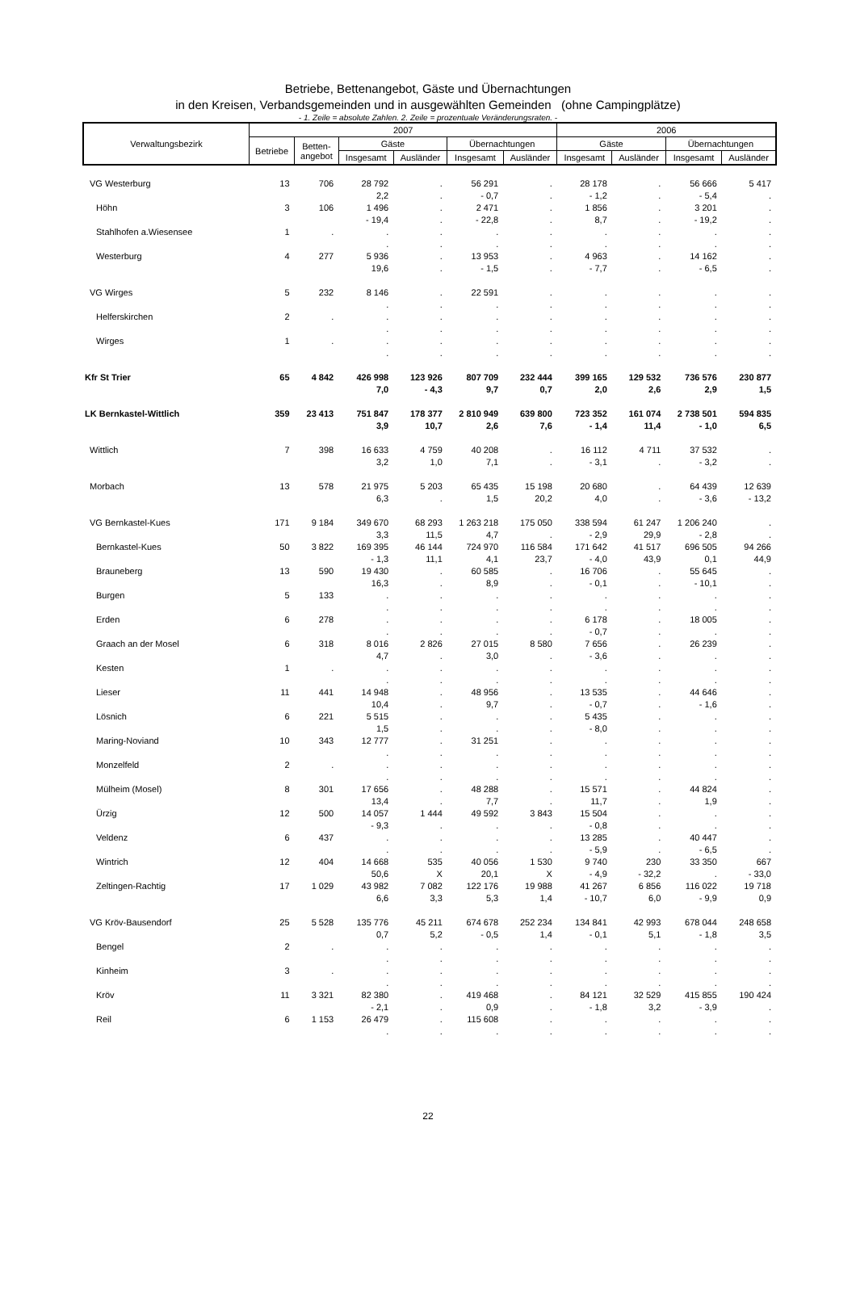Betriebe, Bettenangebot, Gäste und Übernachtungen
in den Kreisen, Verbandsgemeinden und in ausgewählten Gemeinden (ohne Campingplätze)
- 1. Zeile = absolute Zahlen. 2. Zeile = prozentuale Veränderungsraten. -
| Verwaltungsbezirk | 2007 | | | | | | 2006 | | | |
| --- | --- | --- | --- | --- | --- | --- | --- | --- | --- | --- |
| | Betriebe | Betten- angebot | Gäste | | Übernachtungen | | Gäste | | Übernachtungen | |
| | | | Insgesamt | Ausländer | Insgesamt | Ausländer | Insgesamt | Ausländer | Insgesamt | Ausländer |
| VG Westerburg | 13 | 706 | 28 792 | . | 56 291 | . | 28 178 | . | 56 666 | 5 417 |
| | | | 2,2 | . | - 0,7 | . | - 1,2 | . | - 5,4 | . |
| Höhn | 3 | 106 | 1 496 | . | 2 471 | . | 1 856 | . | 3 201 | . |
| | | | - 19,4 | . | - 22,8 | . | 8,7 | . | - 19,2 | . |
| Stahlhofen a.Wiesensee | 1 | . | . | . | . | . | . | . | . | . |
| | | | . | . | . | . | . | . | . | . |
| Westerburg | 4 | 277 | 5 936 | . | 13 953 | . | 4 963 | . | 14 162 | . |
| | | | 19,6 | . | - 1,5 | . | - 7,7 | . | - 6,5 | . |
| VG Wirges | 5 | 232 | 8 146 | . | 22 591 | . | . | . | . | . |
| | | | . | . | . | . | . | . | . | . |
| Helferskirchen | 2 | . | . | . | . | . | . | . | . | . |
| | | | . | . | . | . | . | . | . | . |
| Wirges | 1 | . | . | . | . | . | . | . | . | . |
| | | | . | . | . | . | . | . | . | . |
| Kfr St Trier | 65 | 4 842 | 426 998 | 123 926 | 807 709 | 232 444 | 399 165 | 129 532 | 736 576 | 230 877 |
| | | | 7,0 | - 4,3 | 9,7 | 0,7 | 2,0 | 2,6 | 2,9 | 1,5 |
| LK Bernkastel-Wittlich | 359 | 23 413 | 751 847 | 178 377 | 2 810 949 | 639 800 | 723 352 | 161 074 | 2 738 501 | 594 835 |
| | | | 3,9 | 10,7 | 2,6 | 7,6 | - 1,4 | 11,4 | - 1,0 | 6,5 |
| Wittlich | 7 | 398 | 16 633 | 4 759 | 40 208 | . | 16 112 | 4 711 | 37 532 | . |
| | | | 3,2 | 1,0 | 7,1 | . | - 3,1 | . | - 3,2 | . |
| Morbach | 13 | 578 | 21 975 | 5 203 | 65 435 | 15 198 | 20 680 | . | 64 439 | 12 639 |
| | | | 6,3 | . | 1,5 | 20,2 | 4,0 | . | - 3,6 | - 13,2 |
| VG Bernkastel-Kues | 171 | 9 184 | 349 670 | 68 293 | 1 263 218 | 175 050 | 338 594 | 61 247 | 1 206 240 | . |
| | | | 3,3 | 11,5 | 4,7 | . | - 2,9 | 29,9 | - 2,8 | . |
| Bernkastel-Kues | 50 | 3 822 | 169 395 | 46 144 | 724 970 | 116 584 | 171 642 | 41 517 | 696 505 | 94 266 |
| | | | - 1,3 | 11,1 | 4,1 | 23,7 | - 4,0 | 43,9 | 0,1 | 44,9 |
| Brauneberg | 13 | 590 | 19 430 | . | 60 585 | . | 16 706 | . | 55 645 | . |
| | | | 16,3 | . | 8,9 | . | - 0,1 | . | - 10,1 | . |
| Burgen | 5 | 133 | . | . | . | . | . | . | . | . |
| | | | . | . | . | . | . | . | . | . |
| Erden | 6 | 278 | . | . | . | . | 6 178 | . | 18 005 | . |
| | | | . | . | . | . | - 0,7 | . | . | . |
| Graach an der Mosel | 6 | 318 | 8 016 | 2 826 | 27 015 | 8 580 | 7 656 | . | 26 239 | . |
| | | | 4,7 | . | 3,0 | . | - 3,6 | . | . | . |
| Kesten | 1 | . | . | . | . | . | . | . | . | . |
| | | | . | . | . | . | . | . | . | . |
| Lieser | 11 | 441 | 14 948 | . | 48 956 | . | 13 535 | . | 44 646 | . |
| | | | 10,4 | . | 9,7 | . | - 0,7 | . | - 1,6 | . |
| Lösnich | 6 | 221 | 5 515 | . | . | . | 5 435 | . | . | . |
| | | | 1,5 | . | . | . | - 8,0 | . | . | . |
| Maring-Noviand | 10 | 343 | 12 777 | . | 31 251 | . | . | . | . | . |
| | | | . | . | . | . | . | . | . | . |
| Monzelfeld | 2 | . | . | . | . | . | . | . | . | . |
| | | | . | . | . | . | . | . | . | . |
| Mülheim (Mosel) | 8 | 301 | 17 656 | . | 48 288 | . | 15 571 | . | 44 824 | . |
| | | | 13,4 | . | 7,7 | . | 11,7 | . | 1,9 | . |
| Ürzig | 12 | 500 | 14 057 | 1 444 | 49 592 | 3 843 | 15 504 | . | . | . |
| | | | - 9,3 | . | . | . | - 0,8 | . | . | . |
| Veldenz | 6 | 437 | . | . | . | . | 13 285 | . | 40 447 | . |
| | | | . | . | . | . | - 5,9 | . | - 6,5 | . |
| Wintrich | 12 | 404 | 14 668 | 535 | 40 056 | 1 530 | 9 740 | 230 | 33 350 | 667 |
| | | | 50,6 | X | 20,1 | X | - 4,9 | - 32,2 | . | - 33,0 |
| Zeltingen-Rachtig | 17 | 1 029 | 43 982 | 7 082 | 122 176 | 19 988 | 41 267 | 6 856 | 116 022 | 19 718 |
| | | | 6,6 | 3,3 | 5,3 | 1,4 | - 10,7 | 6,0 | - 9,9 | 0,9 |
| VG Kröv-Bausendorf | 25 | 5 528 | 135 776 | 45 211 | 674 678 | 252 234 | 134 841 | 42 993 | 678 044 | 248 658 |
| | | | 0,7 | 5,2 | - 0,5 | 1,4 | - 0,1 | 5,1 | - 1,8 | 3,5 |
| Bengel | 2 | . | . | . | . | . | . | . | . | . |
| | | | . | . | . | . | . | . | . | . |
| Kinheim | 3 | . | . | . | . | . | . | . | . | . |
| | | | . | . | . | . | . | . | . | . |
| Kröv | 11 | 3 321 | 82 380 | . | 419 468 | . | 84 121 | 32 529 | 415 855 | 190 424 |
| | | | - 2,1 | . | 0,9 | . | - 1,8 | 3,2 | - 3,9 | . |
| Reil | 6 | 1 153 | 26 479 | . | 115 608 | . | . | . | . | . |
| | | | . | . | . | . | . | . | . | . |
22